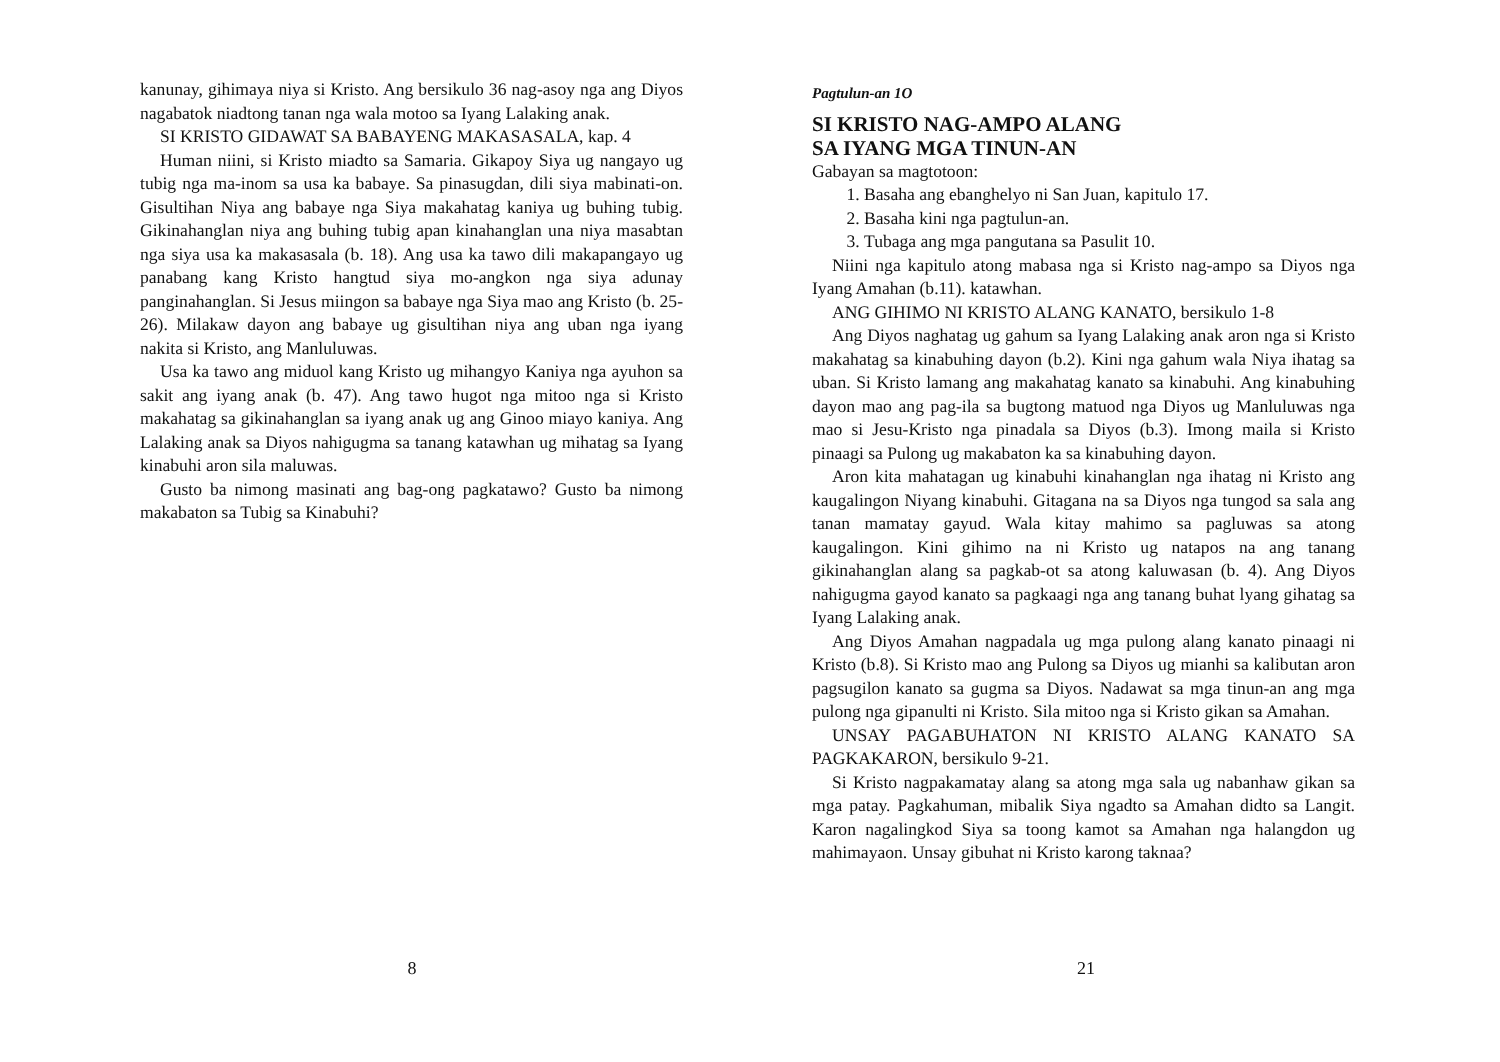kanunay, gihimaya niya si Kristo. Ang bersikulo 36 nag-asoy nga ang Diyos nagabatok niadtong tanan nga wala motoo sa Iyang Lalaking anak.
SI KRISTO GIDAWAT SA BABAYENG MAKASASALA, kap. 4
Human niini, si Kristo miadto sa Samaria. Gikapoy Siya ug nangayo ug tubig nga ma-inom sa usa ka babaye. Sa pinasugdan, dili siya mabinati-on. Gisultihan Niya ang babaye nga Siya makahatag kaniya ug buhing tubig. Gikinahanglan niya ang buhing tubig apan kinahanglan una niya masabtan nga siya usa ka makasasala (b. 18). Ang usa ka tawo dili makapangayo ug panabang kang Kristo hangtud siya mo-angkon nga siya adunay panginahanglan. Si Jesus miingon sa babaye nga Siya mao ang Kristo (b. 25-26). Milakaw dayon ang babaye ug gisultihan niya ang uban nga iyang nakita si Kristo, ang Manluluwas.
Usa ka tawo ang miduol kang Kristo ug mihangyo Kaniya nga ayuhon sa sakit ang iyang anak (b. 47). Ang tawo hugot nga mitoo nga si Kristo makahatag sa gikinahanglan sa iyang anak ug ang Ginoo miayo kaniya. Ang Lalaking anak sa Diyos nahigugma sa tanang katawhan ug mihatag sa Iyang kinabuhi aron sila maluwas.
Gusto ba nimong masinati ang bag-ong pagkatawo? Gusto ba nimong makabaton sa Tubig sa Kinabuhi?
8
Pagtulun-an 1O
SI KRISTO NAG-AMPO ALANG
SA IYANG MGA TINUN-AN
Gabayan sa magtotoon:
1. Basaha ang ebanghelyo ni San Juan, kapitulo 17.
2. Basaha kini nga pagtulun-an.
3. Tubaga ang mga pangutana sa Pasulit 10.
Niini nga kapitulo atong mabasa nga si Kristo nag-ampo sa Diyos nga Iyang Amahan (b.11). katawhan.
ANG GIHIMO NI KRISTO ALANG KANATO, bersikulo 1-8
Ang Diyos naghatag ug gahum sa Iyang Lalaking anak aron nga si Kristo makahatag sa kinabuhing dayon (b.2). Kini nga gahum wala Niya ihatag sa uban. Si Kristo lamang ang makahatag kanato sa kinabuhi. Ang kinabuhing dayon mao ang pag-ila sa bugtong matuod nga Diyos ug Manluluwas nga mao si Jesu-Kristo nga pinadala sa Diyos (b.3). Imong maila si Kristo pinaagi sa Pulong ug makabaton ka sa kinabuhing dayon.
Aron kita mahatagan ug kinabuhi kinahanglan nga ihatag ni Kristo ang kaugalingon Niyang kinabuhi. Gitagana na sa Diyos nga tungod sa sala ang tanan mamatay gayud. Wala kitay mahimo sa pagluwas sa atong kaugalingon. Kini gihimo na ni Kristo ug natapos na ang tanang gikinahanglan alang sa pagkab-ot sa atong kaluwasan (b. 4). Ang Diyos nahigugma gayod kanato sa pagkaagi nga ang tanang buhat lyang gihatag sa Iyang Lalaking anak.
Ang Diyos Amahan nagpadala ug mga pulong alang kanato pinaagi ni Kristo (b.8). Si Kristo mao ang Pulong sa Diyos ug mianhi sa kalibutan aron pagsugilon kanato sa gugma sa Diyos. Nadawat sa mga tinun-an ang mga pulong nga gipanulti ni Kristo. Sila mitoo nga si Kristo gikan sa Amahan.
UNSAY PAGABUHATON NI KRISTO ALANG KANATO SA PAGKAKARON, bersikulo 9-21.
Si Kristo nagpakamatay alang sa atong mga sala ug nabanhaw gikan sa mga patay. Pagkahuman, mibalik Siya ngadto sa Amahan didto sa Langit. Karon nagalingkod Siya sa toong kamot sa Amahan nga halangdon ug mahimayaon. Unsay gibuhat ni Kristo karong taknaa?
21